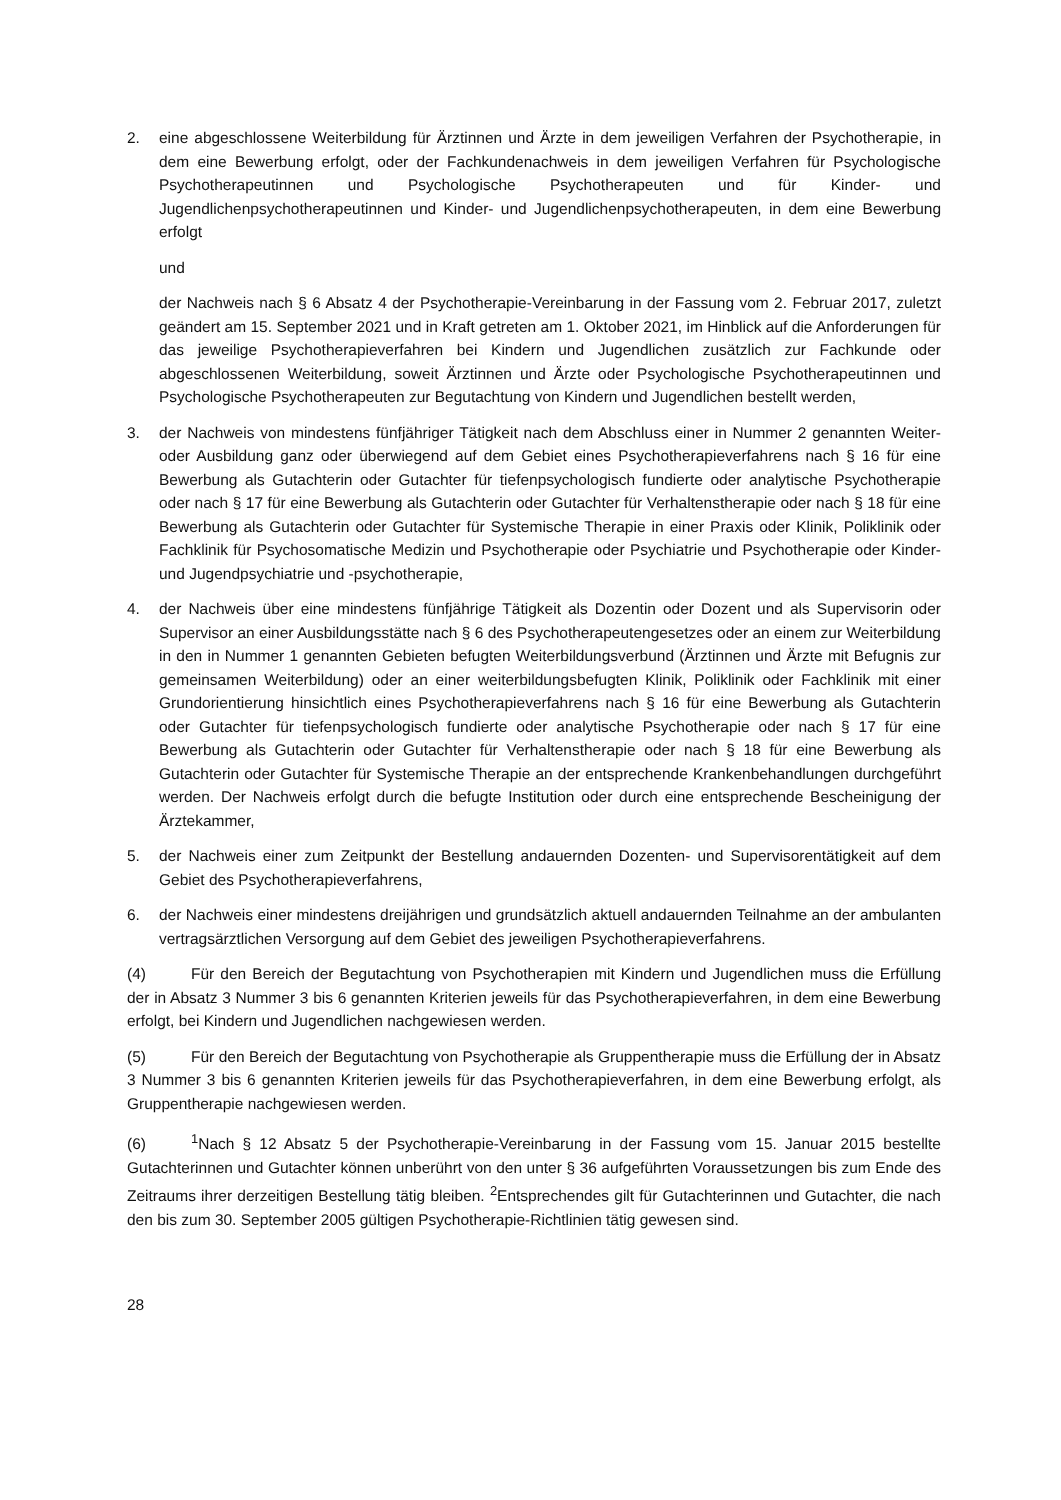2. eine abgeschlossene Weiterbildung für Ärztinnen und Ärzte in dem jeweiligen Verfahren der Psychotherapie, in dem eine Bewerbung erfolgt, oder der Fachkundenachweis in dem jeweiligen Verfahren für Psychologische Psychotherapeutinnen und Psychologische Psychotherapeuten und für Kinder- und Jugendlichenpsychotherapeutinnen und Kinder- und Jugendlichenpsychotherapeuten, in dem eine Bewerbung erfolgt
und
der Nachweis nach § 6 Absatz 4 der Psychotherapie-Vereinbarung in der Fassung vom 2. Februar 2017, zuletzt geändert am 15. September 2021 und in Kraft getreten am 1. Oktober 2021, im Hinblick auf die Anforderungen für das jeweilige Psychotherapieverfahren bei Kindern und Jugendlichen zusätzlich zur Fachkunde oder abgeschlossenen Weiterbildung, soweit Ärztinnen und Ärzte oder Psychologische Psychotherapeutinnen und Psychologische Psychotherapeuten zur Begutachtung von Kindern und Jugendlichen bestellt werden,
3. der Nachweis von mindestens fünfjähriger Tätigkeit nach dem Abschluss einer in Nummer 2 genannten Weiter- oder Ausbildung ganz oder überwiegend auf dem Gebiet eines Psychotherapieverfahrens nach § 16 für eine Bewerbung als Gutachterin oder Gutachter für tiefenpsychologisch fundierte oder analytische Psychotherapie oder nach § 17 für eine Bewerbung als Gutachterin oder Gutachter für Verhaltenstherapie oder nach § 18 für eine Bewerbung als Gutachterin oder Gutachter für Systemische Therapie in einer Praxis oder Klinik, Poliklinik oder Fachklinik für Psychosomatische Medizin und Psychotherapie oder Psychiatrie und Psychotherapie oder Kinder- und Jugendpsychiatrie und -psychotherapie,
4. der Nachweis über eine mindestens fünfjährige Tätigkeit als Dozentin oder Dozent und als Supervisorin oder Supervisor an einer Ausbildungsstätte nach § 6 des Psychotherapeutengesetzes oder an einem zur Weiterbildung in den in Nummer 1 genannten Gebieten befugten Weiterbildungsverbund (Ärztinnen und Ärzte mit Befugnis zur gemeinsamen Weiterbildung) oder an einer weiterbildungsbefugten Klinik, Poliklinik oder Fachklinik mit einer Grundorientierung hinsichtlich eines Psychotherapieverfahrens nach § 16 für eine Bewerbung als Gutachterin oder Gutachter für tiefenpsychologisch fundierte oder analytische Psychotherapie oder nach § 17 für eine Bewerbung als Gutachterin oder Gutachter für Verhaltenstherapie oder nach § 18 für eine Bewerbung als Gutachterin oder Gutachter für Systemische Therapie an der entsprechende Krankenbehandlungen durchgeführt werden. Der Nachweis erfolgt durch die befugte Institution oder durch eine entsprechende Bescheinigung der Ärztekammer,
5. der Nachweis einer zum Zeitpunkt der Bestellung andauernden Dozenten- und Supervisorentätigkeit auf dem Gebiet des Psychotherapieverfahrens,
6. der Nachweis einer mindestens dreijährigen und grundsätzlich aktuell andauernden Teilnahme an der ambulanten vertragsärztlichen Versorgung auf dem Gebiet des jeweiligen Psychotherapieverfahrens.
(4) Für den Bereich der Begutachtung von Psychotherapien mit Kindern und Jugendlichen muss die Erfüllung der in Absatz 3 Nummer 3 bis 6 genannten Kriterien jeweils für das Psychotherapieverfahren, in dem eine Bewerbung erfolgt, bei Kindern und Jugendlichen nachgewiesen werden.
(5) Für den Bereich der Begutachtung von Psychotherapie als Gruppentherapie muss die Erfüllung der in Absatz 3 Nummer 3 bis 6 genannten Kriterien jeweils für das Psychotherapieverfahren, in dem eine Bewerbung erfolgt, als Gruppentherapie nachgewiesen werden.
(6)<sup>1</sup>Nach § 12 Absatz 5 der Psychotherapie-Vereinbarung in der Fassung vom 15. Januar 2015 bestellte Gutachterinnen und Gutachter können unberührt von den unter § 36 aufgeführten Voraussetzungen bis zum Ende des Zeitraums ihrer derzeitigen Bestellung tätig bleiben. <sup>2</sup>Entsprechendes gilt für Gutachterinnen und Gutachter, die nach den bis zum 30. September 2005 gültigen Psychotherapie-Richtlinien tätig gewesen sind.
28